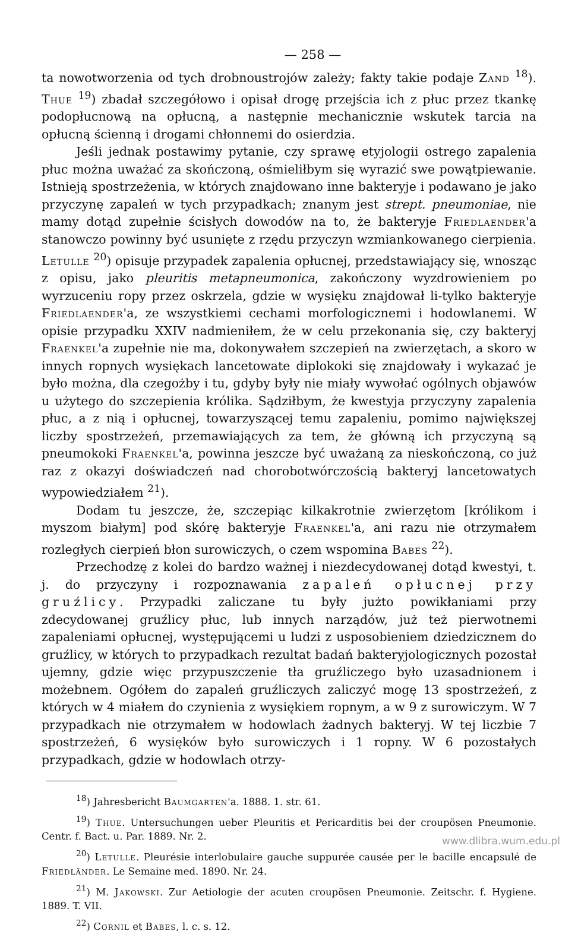— 258 —
ta nowotworzenia od tych drobnoustrojów zależy; fakty takie podaje Zand <sup>18</sup>). Thue <sup>19</sup>) zbadał szczegółowo i opisał drogę przejścia ich z płuc przez tkankę podopłucnową na opłucną, a następnie mechanicznie wskutek tarcia na opłucną ścienną i drogami chłonnemi do osierdzia.
Jeśli jednak postawimy pytanie, czy sprawę etyjologii ostrego zapalenia płuc można uważać za skończoną, ośmieliłbym się wyrazić swe powątpiewanie. Istnieją spostrzeżenia, w których znajdowano inne bakteryje i podawano je jako przyczynę zapaleń w tych przypadkach; znanym jest strept. pneumoniae, nie mamy dotąd zupełnie ścisłych dowodów na to, że bakteryje Friedlaender'a stanowczo powinny być usunięte z rzędu przyczyn wzmiankowanego cierpienia. Letulle <sup>20</sup>) opisuje przypadek zapalenia opłucnej, przedstawiający się, wnosząc z opisu, jako pleuritis metapneumonica, zakończony wyzdrowieniem po wyrzuceniu ropy przez oskrzela, gdzie w wysięku znajdował li-tylko bakteryje Friedlaender'a, ze wszystkiemi cechami morfologicznemi i hodowlanemi. W opisie przypadku XXIV nadmieniłem, że w celu przekonania się, czy bakteryj Fraenkel'a zupełnie nie ma, dokonywałem szczepień na zwierzętach, a skoro w innych ropnych wysiękach lancetowate diplokoki się znajdowały i wykazać je było można, dla czegożby i tu, gdyby były nie miały wywołać ogólnych objawów u użytego do szczepienia królika. Sądziłbym, że kwestyja przyczyny zapalenia płuc, a z nią i opłucnej, towarzyszącej temu zapaleniu, pomimo największej liczby spostrzeżeń, przemawiających za tem, że główną ich przyczyną są pneumokoki Fraenkel'a, powinna jeszcze być uważaną za nieskończoną, co już raz z okazyi doświadczeń nad chorobotwórczością bakteryj lancetowatych wypowiedziałem <sup>21</sup>).
Dodam tu jeszcze, że, szczepiąc kilkakrotnie zwierzętom [królikom i myszom białym] pod skórę bakteryje Fraenkel'a, ani razu nie otrzymałem rozległych cierpień błon surowiczych, o czem wspomina Babes <sup>22</sup>).
Przechodzę z kolei do bardzo ważnej i niezdecydowanej dotąd kwestyi, t. j. do przyczyny i rozpoznawania zapaleń opłucnej przy gruźlicy. Przypadki zaliczane tu były jużto powikłaniami przy zdecydowanej gruźlicy płuc, lub innych narządów, już też pierwotnemi zapaleniami opłucnej, występującemi u ludzi z usposobieniem dziedzicznem do gruźlicy, w których to przypadkach rezultat badań bakteryjologicznych pozostał ujemny, gdzie więc przypuszczenie tła gruźliczego było uzasadnionem i możebnem. Ogółem do zapaleń gruźliczych zaliczyć mogę 13 spostrzeżeń, z których w 4 miałem do czynienia z wysiękiem ropnym, a w 9 z surowiczym. W 7 przypadkach nie otrzymałem w hodowlach żadnych bakteryj. W tej liczbie 7 spostrzeżeń, 6 wysięków było surowiczych i 1 ropny. W 6 pozostałych przypadkach, gdzie w hodowlach otrzy-
<sup>18</sup>) Jahresbericht Baumgarten'a. 1888. 1. str. 61.
<sup>19</sup>) Thue. Untersuchungen ueber Pleuritis et Pericarditis bei der croupösen Pneumonie. Centr. f. Bact. u. Par. 1889. Nr. 2.
<sup>20</sup>) Letulle. Pleurésie interlobulaire gauche suppurée causée per le bacille encapsulé de Friedländer. Le Semaine med. 1890. Nr. 24.
<sup>21</sup>) M. Jakowski. Zur Aetiologie der acuten croupösen Pneumonie. Zeitschr. f. Hygiene. 1889. T. VII.
<sup>22</sup>) Cornil et Babes, l. c. s. 12.
www.dlibra.wum.edu.pl